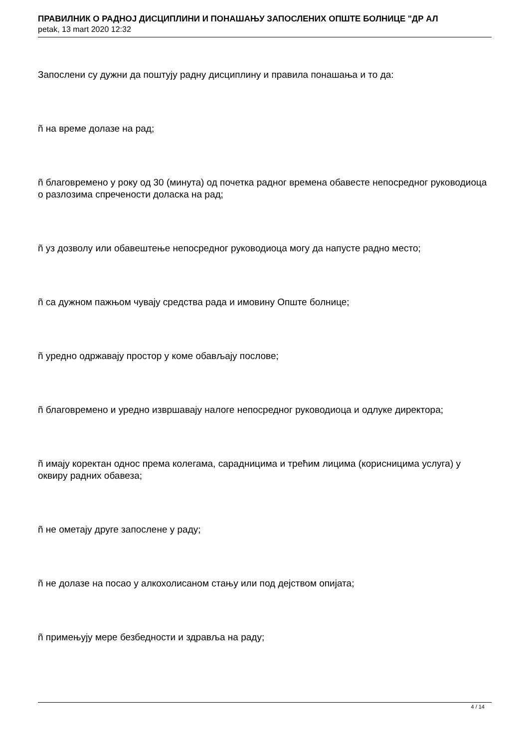ПРАВИЛНИК О РАДНОЈ ДИСЦИПЛИНИ И ПОНАШАЊУ ЗАПОСЛЕНИХ ОПШТЕ БОЛНИЦЕ "ДР АЛ
petak, 13 mart 2020 12:32
Запослени су дужни да поштују радну дисциплину и правила понашања и то да:
ñ на време долазе на рад;
ñ благовремено у року од 30 (минута) од почетка радног времена обавесте непосредног руководиоца о разлозима спречености доласка на рад;
ñ уз дозволу или обавештење непосредног руководиоца могу да напусте радно место;
ñ са дужном пажњом чувају средства рада и имовину Опште болнице;
ñ уредно одржавају простор у коме обављају послове;
ñ благовремено и уредно извршавају налоге непосредног руководиоца и одлуке директора;
ñ имају коректан однос према колегама, сарадницима и трећим лицима (корисницима услуга) у оквиру радних обавеза;
ñ не ометају друге запослене у раду;
ñ не долазе на посао у алкохолисаном стању или под дејством опијата;
ñ примењују мере безбедности и здравља на раду;
4 / 14